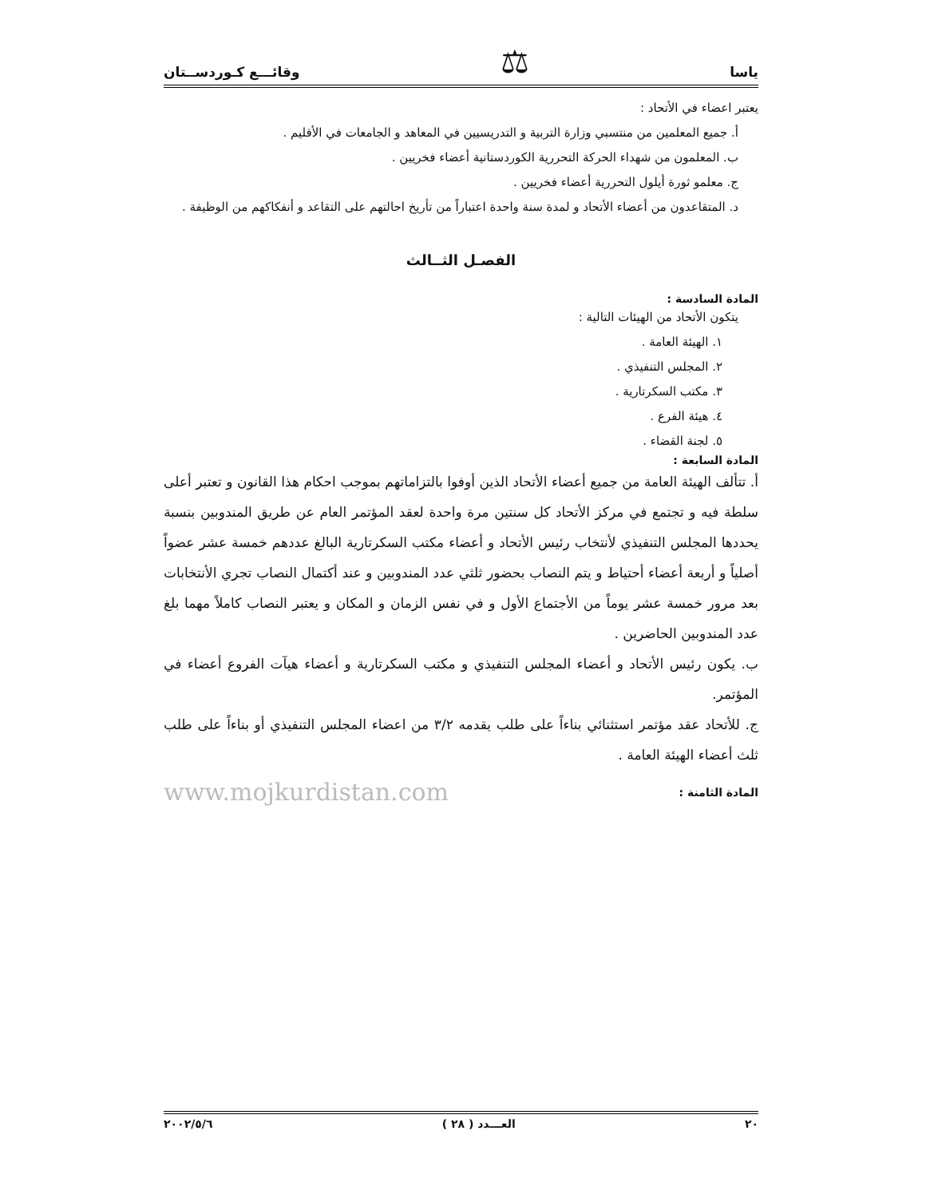ياسا ⚖ وقائـــع كـوردســتان
يعتبر اعضاء في الأتحاد :
أ. جميع المعلمين من منتسبي وزارة التربية و التدريسيين في المعاهد و الجامعات في الأقليم .
ب. المعلمون من شهداء الحركة التحررية الكوردستانية أعضاء فخريين .
ج. معلمو ثورة أيلول التحررية أعضاء فخريين .
د. المتقاعدون من أعضاء الأتحاد و لمدة سنة واحدة اعتباراً من تأريخ احالتهم على التقاعد و أنفكاكهم من الوظيفة .
الفصـل الثــالث
المادة السادسة :
يتكون الأتحاد من الهيئات التالية :
١. الهيئة العامة .
٢. المجلس التنفيذي .
٣. مكتب السكرتارية .
٤. هيئة الفرع .
٥. لجنة القضاء .
المادة السابعة :
أ. تتألف الهيئة العامة من جميع أعضاء الأتحاد الذين أوفوا بالتزاماتهم بموجب احكام هذا القانون و تعتبر أعلى سلطة فيه و تجتمع في مركز الأتحاد كل سنتين مرة واحدة لعقد المؤتمر العام عن طريق المندوبين بنسبة يحددها المجلس التنفيذي لأنتخاب رئيس الأتحاد و أعضاء مكتب السكرتارية البالغ عددهم خمسة عشر عضواً أصلياً و أربعة أعضاء أحتياط و يتم النصاب بحضور ثلثي عدد المندوبين و عند أكتمال النصاب تجري الأنتخابات بعد مرور خمسة عشر يوماً من الأجتماع الأول و في نفس الزمان و المكان و يعتبر النصاب كاملاً مهما بلغ عدد المندوبين الحاضرين .
ب. يكون رئيس الأتحاد و أعضاء المجلس التنفيذي و مكتب السكرتارية و أعضاء هيآت الفروع أعضاء في المؤتمر.
ج. للأتحاد عقد مؤتمر استثنائي بناءاً على طلب يقدمه ٣/٢ من اعضاء المجلس التنفيذي أو بناءاً على طلب ثلث أعضاء الهيئة العامة .
المادة الثامنة : www.mojkurdistan.com
٢٠ العـــدد ( ٢٨ ) ٢٠٠٢/٥/٦